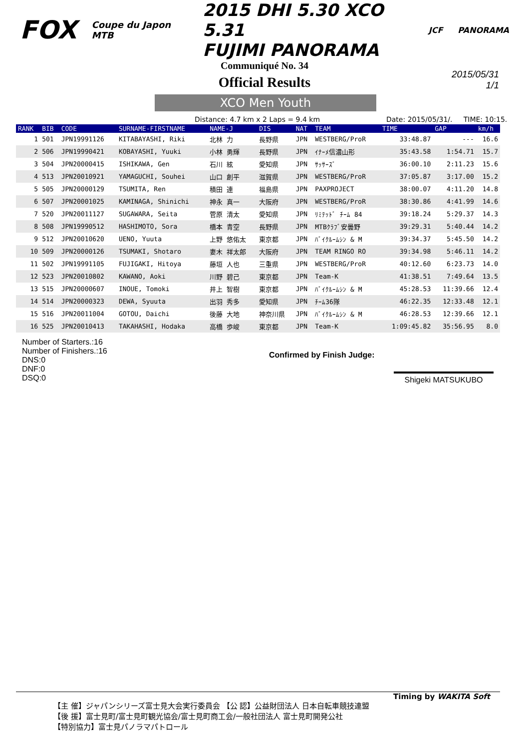FOX Coupe du Japon MTB 2015 DHI 5.30 XCO 5.31
FUJIMI PANORAMA JCF PANORAMA
Communiqué No. 34
Official Results
2015/05/31
1/1
XCO Men Youth
Distance: 4.7 km x 2 Laps = 9.4 km Date: 2015/05/31/. TIME: 10:15.
| RANK | BIB | CODE | SURNAME-FIRSTNAME | NAME-J | DIS | NAT | TEAM | TIME | GAP | km/h |
| --- | --- | --- | --- | --- | --- | --- | --- | --- | --- | --- |
| 1 | 501 | JPN19991126 | KITABAYASHI, Riki | 北林 力 | 長野県 | JPN | WESTBERG/ProR | 33:48.87 | --- | 16.6 |
| 2 | 506 | JPN19990421 | KOBAYASHI, Yuuki | 小林 勇輝 | 長野県 | JPN | ｲﾅｰﾒ信濃山形 | 35:43.58 | 1:54.71 | 15.7 |
| 3 | 504 | JPN20000415 | ISHIKAWA, Gen | 石川 絃 | 愛知県 | JPN | ｻｯｻｰｽﾞ | 36:00.10 | 2:11.23 | 15.6 |
| 4 | 513 | JPN20010921 | YAMAGUCHI, Souhei | 山口 創平 | 滋賀県 | JPN | WESTBERG/ProR | 37:05.87 | 3:17.00 | 15.2 |
| 5 | 505 | JPN20000129 | TSUMITA, Ren | 積田 連 | 福島県 | JPN | PAXPROJECT | 38:00.07 | 4:11.20 | 14.8 |
| 6 | 507 | JPN20001025 | KAMINAGA, Shinichi | 神永 真一 | 大阪府 | JPN | WESTBERG/ProR | 38:30.86 | 4:41.99 | 14.6 |
| 7 | 520 | JPN20011127 | SUGAWARA, Seita | 菅原 清太 | 愛知県 | JPN | ﾘﾐﾃｯﾄﾞ ﾁｰﾑ 84 | 39:18.24 | 5:29.37 | 14.3 |
| 8 | 508 | JPN19990512 | HASHIMOTO, Sora | 橋本 青空 | 長野県 | JPN | MTBｸﾗﾌﾞ安曇野 | 39:29.31 | 5:40.44 | 14.2 |
| 9 | 512 | JPN20010620 | UENO, Yuuta | 上野 悠佑太 | 東京都 | JPN | ﾊﾞｲｸﾙｰﾑｼﾝ & M | 39:34.37 | 5:45.50 | 14.2 |
| 10 | 509 | JPN20000126 | TSUMAKI, Shotaro | 妻木 祥太郎 | 大阪府 | JPN | TEAM RINGO RO | 39:34.98 | 5:46.11 | 14.2 |
| 11 | 502 | JPN19991105 | FUJIGAKI, Hitoya | 藤垣 人也 | 三重県 | JPN | WESTBERG/ProR | 40:12.60 | 6:23.73 | 14.0 |
| 12 | 523 | JPN20010802 | KAWANO, Aoki | 川野 碧己 | 東京都 | JPN | Team-K | 41:38.51 | 7:49.64 | 13.5 |
| 13 | 515 | JPN20000607 | INOUE, Tomoki | 井上 智樹 | 東京都 | JPN | ﾊﾞｲｸﾙｰﾑｼﾝ & M | 45:28.53 | 11:39.66 | 12.4 |
| 14 | 514 | JPN20000323 | DEWA, Syuuta | 出羽 秀多 | 愛知県 | JPN | ﾁｰﾑ36隊 | 46:22.35 | 12:33.48 | 12.1 |
| 15 | 516 | JPN20011004 | GOTOU, Daichi | 後藤 大地 | 神奈川県 | JPN | ﾊﾞｲｸﾙｰﾑｼﾝ & M | 46:28.53 | 12:39.66 | 12.1 |
| 16 | 525 | JPN20010413 | TAKAHASHI, Hodaka | 高橋 歩峻 | 東京都 | JPN | Team-K | 1:09:45.82 | 35:56.95 | 8.0 |
Number of Starters.:16
Number of Finishers.:16
DNS:0
DNF:0
DSQ:0
Confirmed by Finish Judge:
Shigeki MATSUKUBO
Timing by WAKITA Soft
【主 催】ジャパンシリーズ富士見大会実行委員会 【公 認】公益財団法人 日本自転車競技連盟
【後 援】富士見町/富士見町観光協会/富士見町商工会/一般社団法人 富士見町開発公社
【特別協力】富士見パノラマパトロール